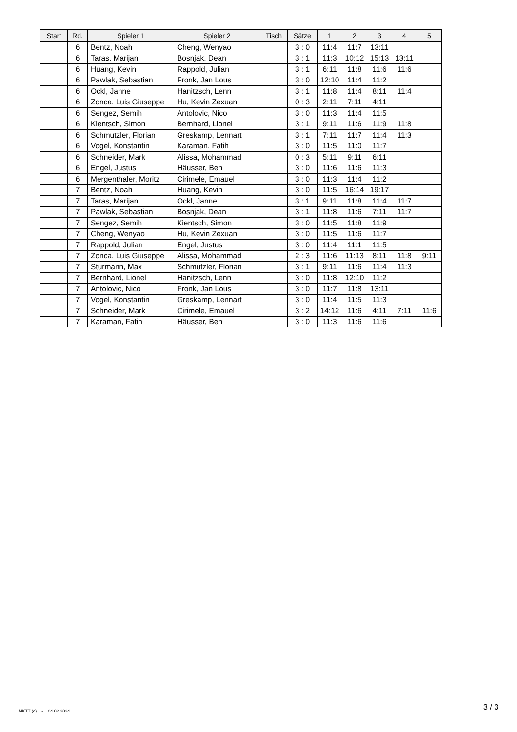| Start | Rd. | Spieler 1 | Spieler 2 | Tisch | Sätze | 1 | 2 | 3 | 4 | 5 |
| --- | --- | --- | --- | --- | --- | --- | --- | --- | --- | --- |
| | 6 | Bentz, Noah | Cheng, Wenyao | | 3 : 0 | 11:4 | 11:7 | 13:11 | | |
| | 6 | Taras, Marijan | Bosnjak, Dean | | 3 : 1 | 11:3 | 10:12 | 15:13 | 13:11 | |
| | 6 | Huang, Kevin | Rappold, Julian | | 3 : 1 | 6:11 | 11:8 | 11:6 | 11:6 | |
| | 6 | Pawlak, Sebastian | Fronk, Jan Lous | | 3 : 0 | 12:10 | 11:4 | 11:2 | | |
| | 6 | Ockl, Janne | Hanitzsch, Lenn | | 3 : 1 | 11:8 | 11:4 | 8:11 | 11:4 | |
| | 6 | Zonca, Luis Giuseppe | Hu, Kevin Zexuan | | 0 : 3 | 2:11 | 7:11 | 4:11 | | |
| | 6 | Sengez, Semih | Antolovic, Nico | | 3 : 0 | 11:3 | 11:4 | 11:5 | | |
| | 6 | Kientsch, Simon | Bernhard, Lionel | | 3 : 1 | 9:11 | 11:6 | 11:9 | 11:8 | |
| | 6 | Schmutzler, Florian | Greskamp, Lennart | | 3 : 1 | 7:11 | 11:7 | 11:4 | 11:3 | |
| | 6 | Vogel, Konstantin | Karaman, Fatih | | 3 : 0 | 11:5 | 11:0 | 11:7 | | |
| | 6 | Schneider, Mark | Alissa, Mohammad | | 0 : 3 | 5:11 | 9:11 | 6:11 | | |
| | 6 | Engel, Justus | Häusser, Ben | | 3 : 0 | 11:6 | 11:6 | 11:3 | | |
| | 6 | Mergenthaler, Moritz | Cirimele, Emauel | | 3 : 0 | 11:3 | 11:4 | 11:2 | | |
| | 7 | Bentz, Noah | Huang, Kevin | | 3 : 0 | 11:5 | 16:14 | 19:17 | | |
| | 7 | Taras, Marijan | Ockl, Janne | | 3 : 1 | 9:11 | 11:8 | 11:4 | 11:7 | |
| | 7 | Pawlak, Sebastian | Bosnjak, Dean | | 3 : 1 | 11:8 | 11:6 | 7:11 | 11:7 | |
| | 7 | Sengez, Semih | Kientsch, Simon | | 3 : 0 | 11:5 | 11:8 | 11:9 | | |
| | 7 | Cheng, Wenyao | Hu, Kevin Zexuan | | 3 : 0 | 11:5 | 11:6 | 11:7 | | |
| | 7 | Rappold, Julian | Engel, Justus | | 3 : 0 | 11:4 | 11:1 | 11:5 | | |
| | 7 | Zonca, Luis Giuseppe | Alissa, Mohammad | | 2 : 3 | 11:6 | 11:13 | 8:11 | 11:8 | 9:11 |
| | 7 | Sturmann, Max | Schmutzler, Florian | | 3 : 1 | 9:11 | 11:6 | 11:4 | 11:3 | |
| | 7 | Bernhard, Lionel | Hanitzsch, Lenn | | 3 : 0 | 11:8 | 12:10 | 11:2 | | |
| | 7 | Antolovic, Nico | Fronk, Jan Lous | | 3 : 0 | 11:7 | 11:8 | 13:11 | | |
| | 7 | Vogel, Konstantin | Greskamp, Lennart | | 3 : 0 | 11:4 | 11:5 | 11:3 | | |
| | 7 | Schneider, Mark | Cirimele, Emauel | | 3 : 2 | 14:12 | 11:6 | 4:11 | 7:11 | 11:6 |
| | 7 | Karaman, Fatih | Häusser, Ben | | 3 : 0 | 11:3 | 11:6 | 11:6 | | |
MKTT (c) - 04.02.2024 3 / 3